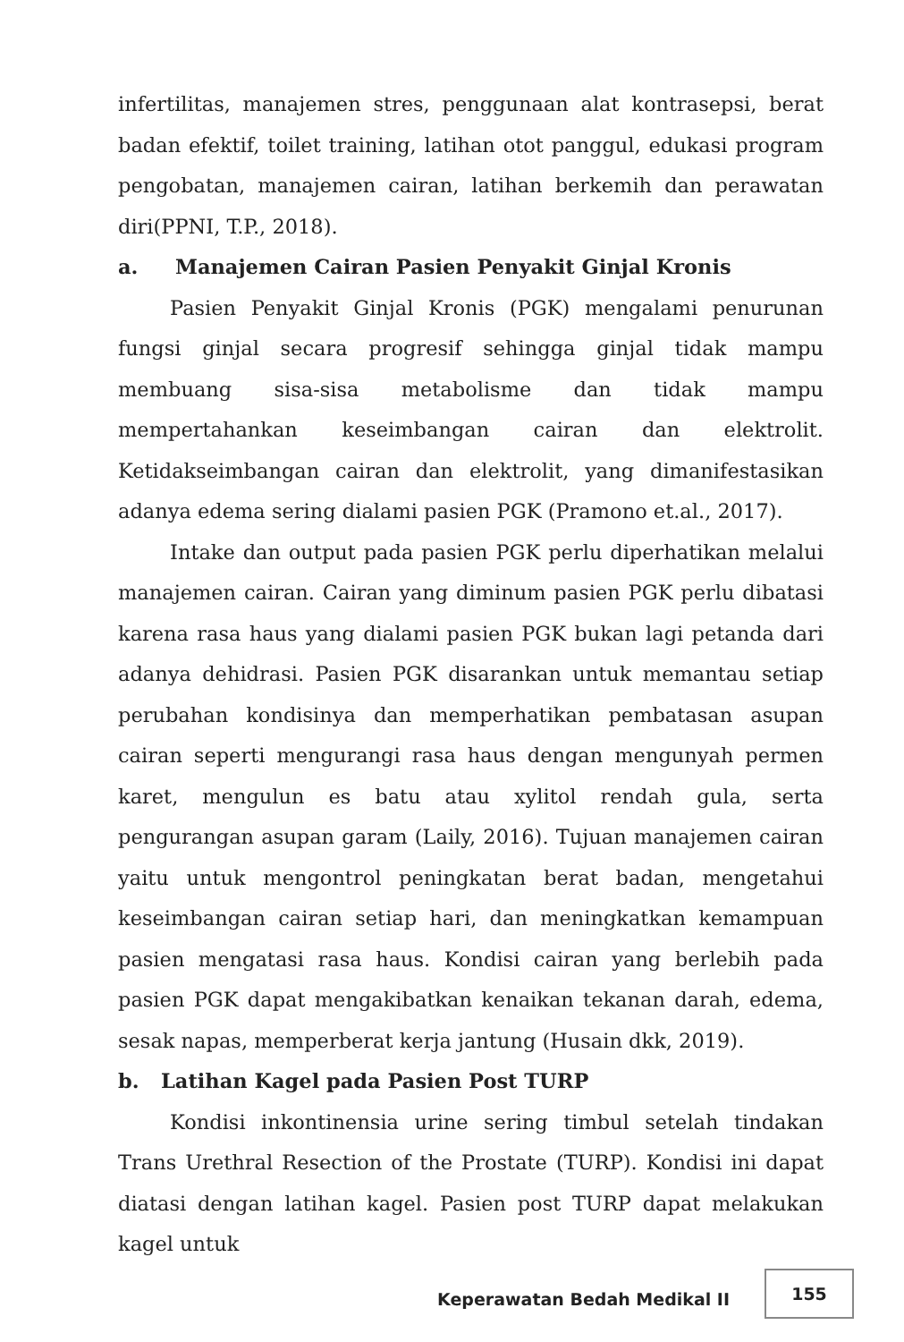infertilitas, manajemen stres, penggunaan alat kontrasepsi, berat badan efektif, toilet training, latihan otot panggul, edukasi program pengobatan, manajemen cairan, latihan berkemih dan perawatan diri(PPNI, T.P., 2018).
a. Manajemen Cairan Pasien Penyakit Ginjal Kronis
Pasien Penyakit Ginjal Kronis (PGK) mengalami penurunan fungsi ginjal secara progresif sehingga ginjal tidak mampu membuang sisa-sisa metabolisme dan tidak mampu mempertahankan keseimbangan cairan dan elektrolit. Ketidakseimbangan cairan dan elektrolit, yang dimanifestasikan adanya edema sering dialami pasien PGK (Pramono et.al., 2017).
Intake dan output pada pasien PGK perlu diperhatikan melalui manajemen cairan. Cairan yang diminum pasien PGK perlu dibatasi karena rasa haus yang dialami pasien PGK bukan lagi petanda dari adanya dehidrasi. Pasien PGK disarankan untuk memantau setiap perubahan kondisinya dan memperhatikan pembatasan asupan cairan seperti mengurangi rasa haus dengan mengunyah permen karet, mengulun es batu atau xylitol rendah gula, serta pengurangan asupan garam (Laily, 2016). Tujuan manajemen cairan yaitu untuk mengontrol peningkatan berat badan, mengetahui keseimbangan cairan setiap hari, dan meningkatkan kemampuan pasien mengatasi rasa haus. Kondisi cairan yang berlebih pada pasien PGK dapat mengakibatkan kenaikan tekanan darah, edema, sesak napas, memperberat kerja jantung (Husain dkk, 2019).
b. Latihan Kagel pada Pasien Post TURP
Kondisi inkontinensia urine sering timbul setelah tindakan Trans Urethral Resection of the Prostate (TURP). Kondisi ini dapat diatasi dengan latihan kagel. Pasien post TURP dapat melakukan kagel untuk
Keperawatan Bedah Medikal II
155